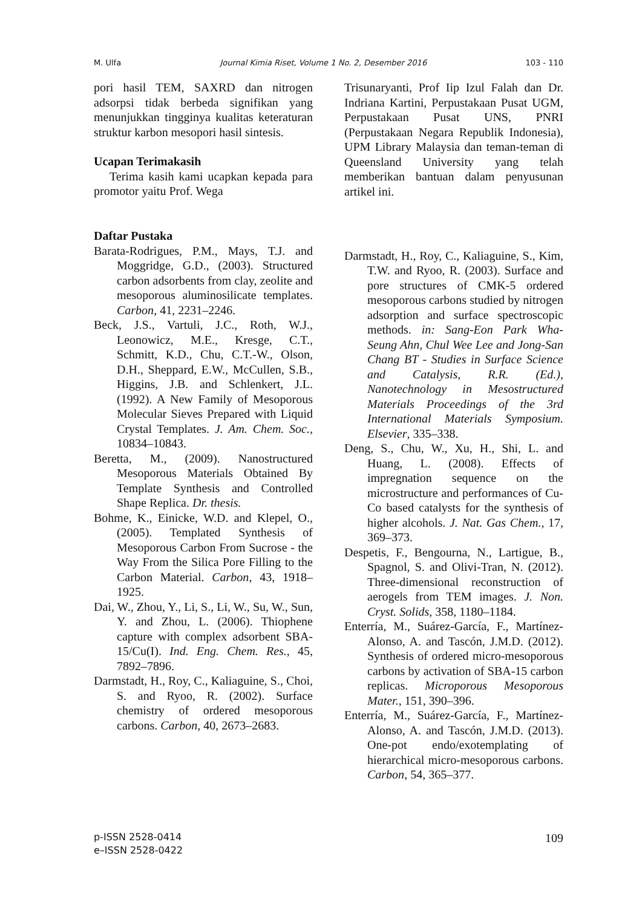M. Ulfa Journal Kimia Riset, Volume 1 No. 2, Desember 2016 103 - 110
pori hasil TEM, SAXRD dan nitrogen adsorpsi tidak berbeda signifikan yang menunjukkan tingginya kualitas keteraturan struktur karbon mesopori hasil sintesis.
Ucapan Terimakasih
Terima kasih kami ucapkan kepada para promotor yaitu Prof. Wega
Trisunaryanti, Prof Iip Izul Falah dan Dr. Indriana Kartini, Perpustakaan Pusat UGM, Perpustakaan Pusat UNS, PNRI (Perpustakaan Negara Republik Indonesia), UPM Library Malaysia dan teman-teman di Queensland University yang telah memberikan bantuan dalam penyusunan artikel ini.
Daftar Pustaka
Barata-Rodrigues, P.M., Mays, T.J. and Moggridge, G.D., (2003). Structured carbon adsorbents from clay, zeolite and mesoporous aluminosilicate templates. Carbon, 41, 2231–2246.
Beck, J.S., Vartuli, J.C., Roth, W.J., Leonowicz, M.E., Kresge, C.T., Schmitt, K.D., Chu, C.T.-W., Olson, D.H., Sheppard, E.W., McCullen, S.B., Higgins, J.B. and Schlenkert, J.L. (1992). A New Family of Mesoporous Molecular Sieves Prepared with Liquid Crystal Templates. J. Am. Chem. Soc., 10834–10843.
Beretta, M., (2009). Nanostructured Mesoporous Materials Obtained By Template Synthesis and Controlled Shape Replica. Dr. thesis.
Bohme, K., Einicke, W.D. and Klepel, O., (2005). Templated Synthesis of Mesoporous Carbon From Sucrose - the Way From the Silica Pore Filling to the Carbon Material. Carbon, 43, 1918–1925.
Dai, W., Zhou, Y., Li, S., Li, W., Su, W., Sun, Y. and Zhou, L. (2006). Thiophene capture with complex adsorbent SBA-15/Cu(I). Ind. Eng. Chem. Res., 45, 7892–7896.
Darmstadt, H., Roy, C., Kaliaguine, S., Choi, S. and Ryoo, R. (2002). Surface chemistry of ordered mesoporous carbons. Carbon, 40, 2673–2683.
Darmstadt, H., Roy, C., Kaliaguine, S., Kim, T.W. and Ryoo, R. (2003). Surface and pore structures of CMK-5 ordered mesoporous carbons studied by nitrogen adsorption and surface spectroscopic methods. in: Sang-Eon Park Wha-Seung Ahn, Chul Wee Lee and Jong-San Chang BT - Studies in Surface Science and Catalysis, R.R. (Ed.), Nanotechnology in Mesostructured Materials Proceedings of the 3rd International Materials Symposium. Elsevier, 335–338.
Deng, S., Chu, W., Xu, H., Shi, L. and Huang, L. (2008). Effects of impregnation sequence on the microstructure and performances of Cu-Co based catalysts for the synthesis of higher alcohols. J. Nat. Gas Chem., 17, 369–373.
Despetis, F., Bengourna, N., Lartigue, B., Spagnol, S. and Olivi-Tran, N. (2012). Three-dimensional reconstruction of aerogels from TEM images. J. Non. Cryst. Solids, 358, 1180–1184.
Enterría, M., Suárez-García, F., Martínez-Alonso, A. and Tascón, J.M.D. (2012). Synthesis of ordered micro-mesoporous carbons by activation of SBA-15 carbon replicas. Microporous Mesoporous Mater., 151, 390–396.
Enterría, M., Suárez-García, F., Martínez-Alonso, A. and Tascón, J.M.D. (2013). One-pot endo/exotemplating of hierarchical micro-mesoporous carbons. Carbon, 54, 365–377.
p-ISSN 2528-0414
e–ISSN 2528-0422
109